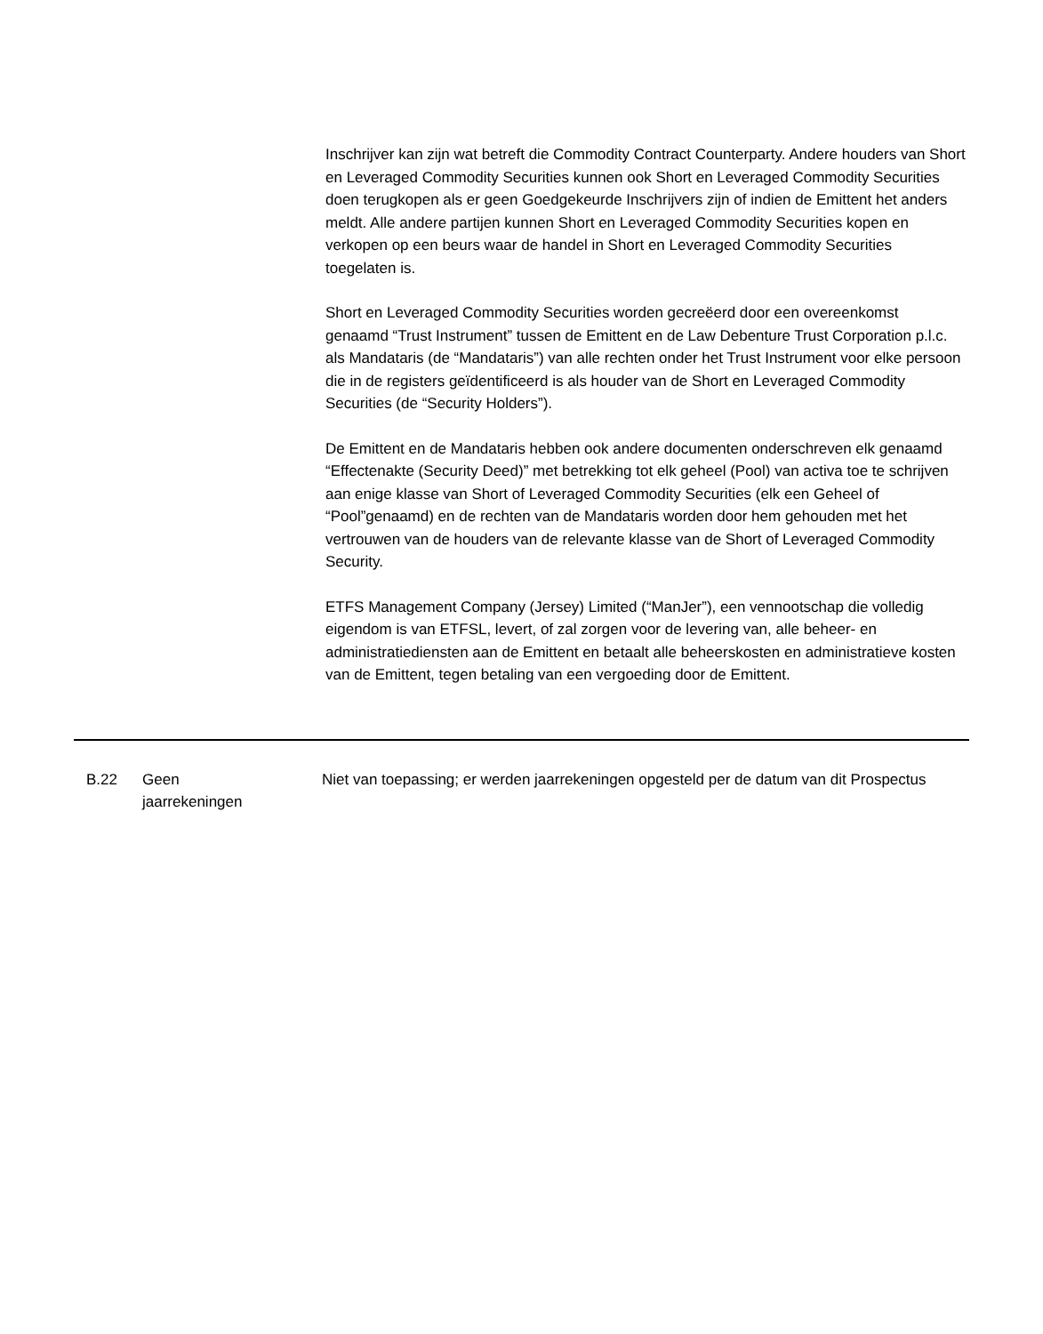Inschrijver kan zijn wat betreft die Commodity Contract Counterparty. Andere houders van Short en Leveraged Commodity Securities kunnen ook Short en Leveraged Commodity Securities doen terugkopen als er geen Goedgekeurde Inschrijvers zijn of indien de Emittent het anders meldt. Alle andere partijen kunnen Short en Leveraged Commodity Securities kopen en verkopen op een beurs waar de handel in Short en Leveraged Commodity Securities toegelaten is.
Short en Leveraged Commodity Securities worden gecreëerd door een overeenkomst genaamd “Trust Instrument” tussen de Emittent en de Law Debenture Trust Corporation p.l.c. als Mandataris (de “Mandataris”) van alle rechten onder het Trust Instrument voor elke persoon die in de registers geïdentificeerd is als houder van de Short en Leveraged Commodity Securities (de “Security Holders”).
De Emittent en de Mandataris hebben ook andere documenten onderschreven elk genaamd “Effectenakte (Security Deed)” met betrekking tot elk geheel (Pool) van activa toe te schrijven aan enige klasse van Short of Leveraged Commodity Securities (elk een Geheel of “Pool”genaamd) en de rechten van de Mandataris worden door hem gehouden met het vertrouwen van de houders van de relevante klasse van de Short of Leveraged Commodity Security.
ETFS Management Company (Jersey) Limited (“ManJer”), een vennootschap die volledig eigendom is van ETFSL, levert, of zal zorgen voor de levering van, alle beheer- en administratiediensten aan de Emittent en betaalt alle beheerskosten en administratieve kosten van de Emittent, tegen betaling van een vergoeding door de Emittent.
| B.22 | Geen jaarrekeningen | Niet van toepassing; er werden jaarrekeningen opgesteld per de datum van dit Prospectus |